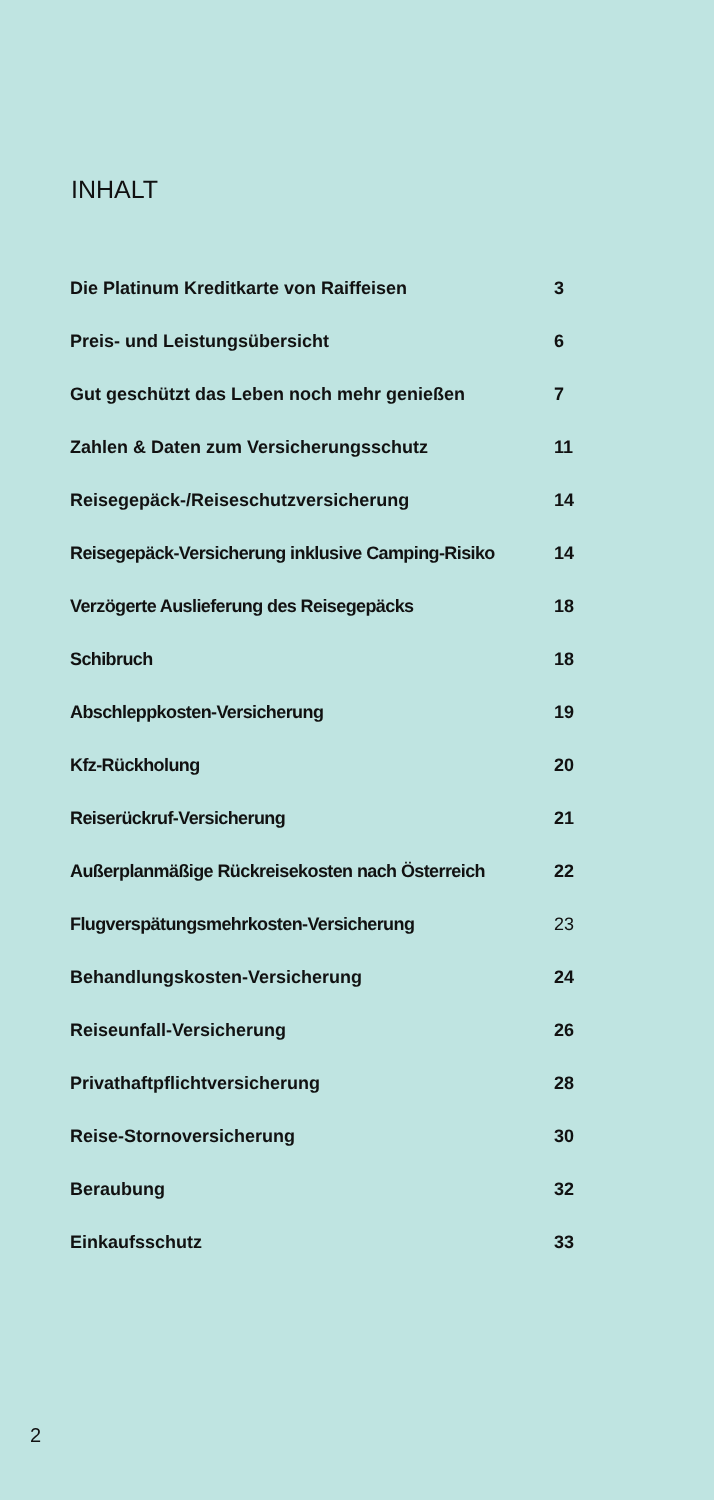INHALT
| Die Platinum Kreditkarte von Raiffeisen | 3 |
| Preis- und Leistungsübersicht | 6 |
| Gut geschützt das Leben noch mehr genießen | 7 |
| Zahlen & Daten zum Versicherungsschutz | 11 |
| Reisegepäck-/Reiseschutzversicherung | 14 |
| Reisegepäck-Versicherung inklusive Camping-Risiko | 14 |
| Verzögerte Auslieferung des Reisegepäcks | 18 |
| Schibruch | 18 |
| Abschleppkosten-Versicherung | 19 |
| Kfz-Rückholung | 20 |
| Reiserückruf-Versicherung | 21 |
| Außerplanmäßige Rückreisekosten nach Österreich | 22 |
| Flugverspätungsmehrkosten-Versicherung | 23 |
| Behandlungskosten-Versicherung | 24 |
| Reiseunfall-Versicherung | 26 |
| Privathaftpflichtversicherung | 28 |
| Reise-Stornoversicherung | 30 |
| Beraubung | 32 |
| Einkaufsschutz | 33 |
2